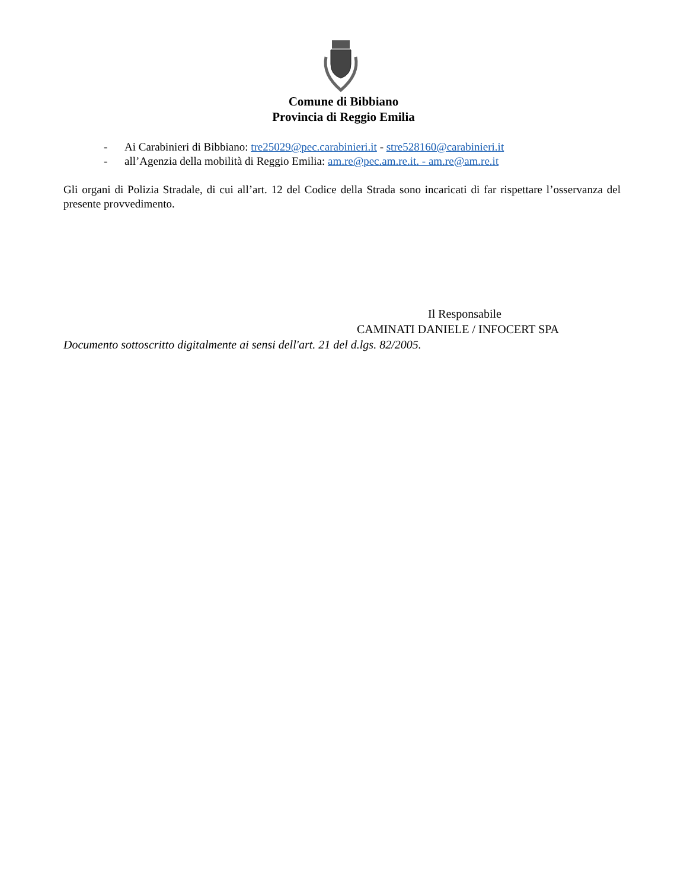Comune di Bibbiano
Provincia di Reggio Emilia
- Ai Carabinieri di Bibbiano: tre25029@pec.carabinieri.it - stre528160@carabinieri.it
- all’Agenzia della mobilità di Reggio Emilia: am.re@pec.am.re.it. - am.re@am.re.it
Gli organi di Polizia Stradale, di cui all’art. 12 del Codice della Strada sono incaricati di far rispettare l’osservanza del presente provvedimento.
Il Responsabile
CAMINATI DANIELE / INFOCERT SPA
Documento sottoscritto digitalmente ai sensi dell'art. 21 del d.lgs. 82/2005.